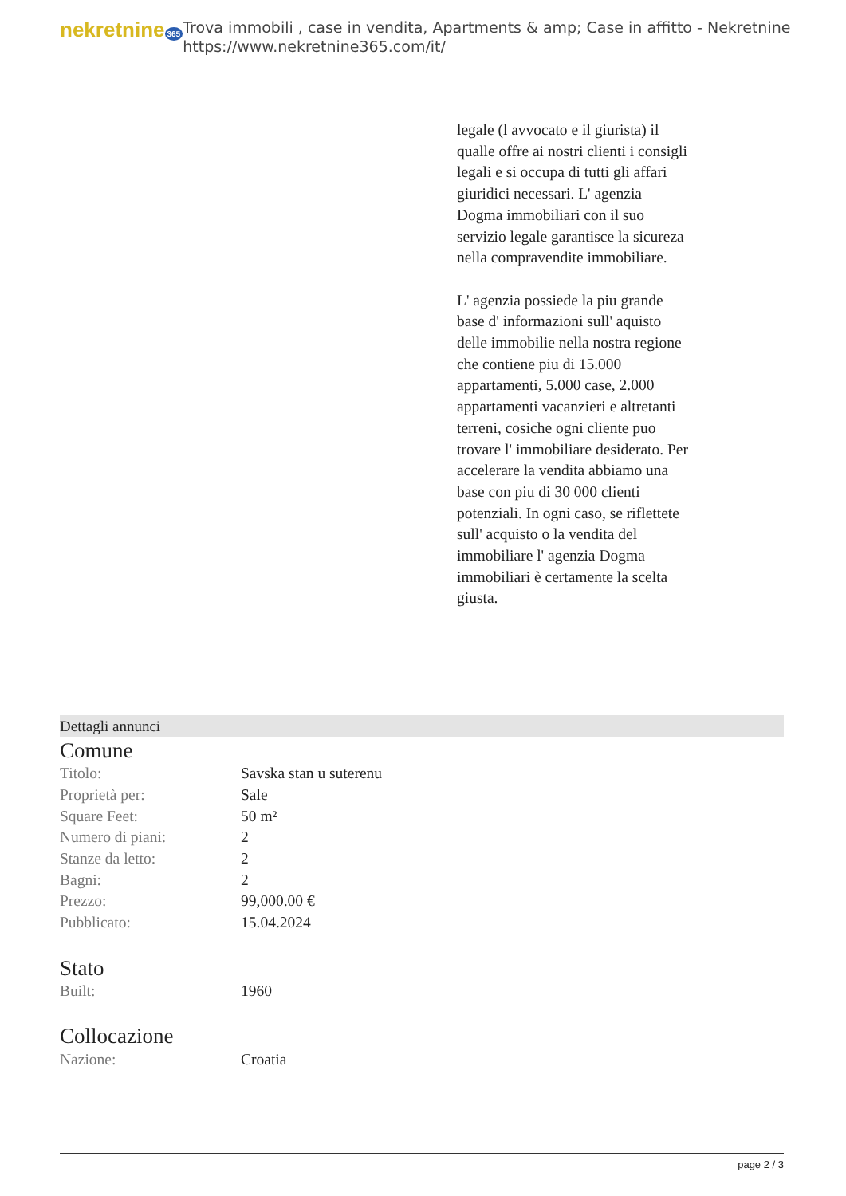nekretnine 365
Trova immobili , case in vendita, Apartments & amp; Case in affitto - Nekretnine
https://www.nekretnine365.com/it/
legale (l avvocato e il giurista) il qualle offre ai nostri clienti i consigli legali e si occupa di tutti gli affari giuridici necessari. L' agenzia Dogma immobiliari con il suo servizio legale garantisce la sicureza nella compravendite immobiliare.
L' agenzia possiede la piu grande base d' informazioni sull' aquisto delle immobilie nella nostra regione che contiene piu di 15.000 appartamenti, 5.000 case, 2.000 appartamenti vacanzieri e altretanti terreni, cosiche ogni cliente puo trovare l' immobiliare desiderato. Per accelerare la vendita abbiamo una base con piu di 30 000 clienti potenziali. In ogni caso, se riflettete sull' acquisto o la vendita del immobiliare l' agenzia Dogma immobiliari è certamente la scelta giusta.
Dettagli annunci
Comune
| Titolo: | Savska stan u suterenu |
| Proprietà per: | Sale |
| Square Feet: | 50 m² |
| Numero di piani: | 2 |
| Stanze da letto: | 2 |
| Bagni: | 2 |
| Prezzo: | 99,000.00 € |
| Pubblicato: | 15.04.2024 |
Stato
| Built: | 1960 |
Collocazione
| Nazione: | Croatia |
page 2 / 3